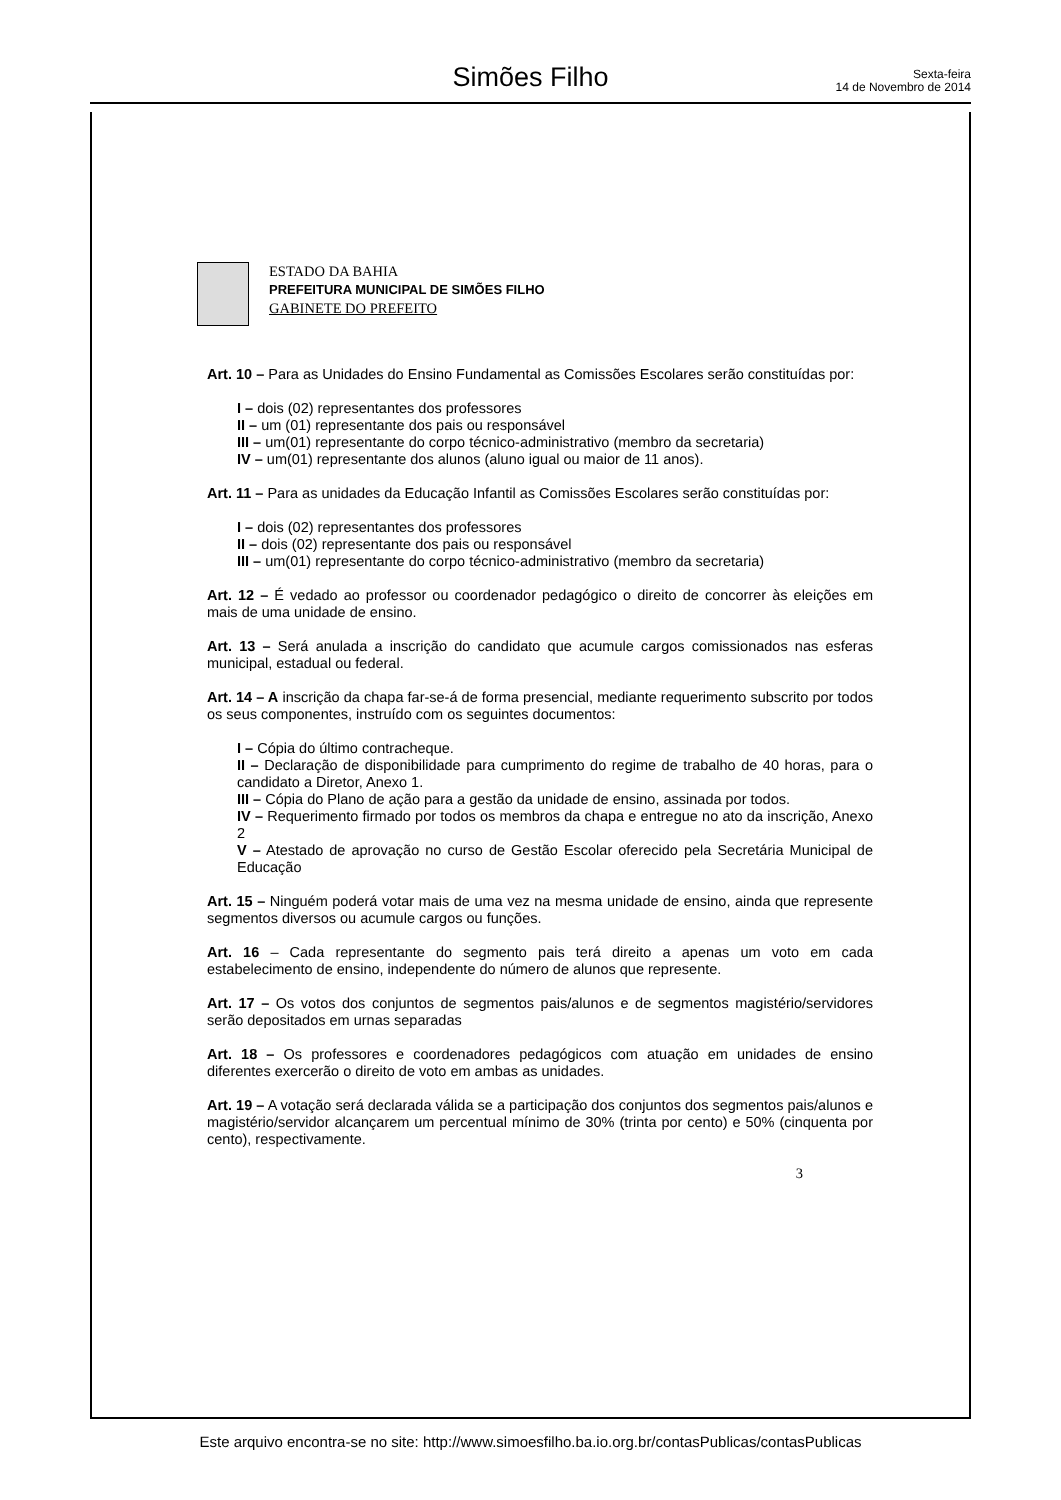Simões Filho
Sexta-feira
14 de Novembro de 2014
ESTADO DA BAHIA
PREFEITURA MUNICIPAL DE SIMÕES FILHO
GABINETE DO PREFEITO
Art. 10 – Para as Unidades do Ensino Fundamental as Comissões Escolares serão constituídas por:
I – dois (02) representantes dos professores
II – um (01) representante dos pais ou responsável
III – um(01) representante do corpo técnico-administrativo (membro da secretaria)
IV – um(01) representante dos alunos (aluno igual ou maior de 11 anos).
Art. 11 – Para as unidades da Educação Infantil as Comissões Escolares serão constituídas por:
I – dois (02) representantes dos professores
II – dois (02) representante dos pais ou responsável
III – um(01) representante do corpo técnico-administrativo (membro da secretaria)
Art. 12 – É vedado ao professor ou coordenador pedagógico o direito de concorrer às eleições em mais de uma unidade de ensino.
Art. 13 – Será anulada a inscrição do candidato que acumule cargos comissionados nas esferas municipal, estadual ou federal.
Art. 14 – A inscrição da chapa far-se-á de forma presencial, mediante requerimento subscrito por todos os seus componentes, instruído com os seguintes documentos:
I – Cópia do último contracheque.
II – Declaração de disponibilidade para cumprimento do regime de trabalho de 40 horas, para o candidato a Diretor, Anexo 1.
III – Cópia do Plano de ação para a gestão da unidade de ensino, assinada por todos.
IV – Requerimento firmado por todos os membros da chapa e entregue no ato da inscrição, Anexo 2
V – Atestado de aprovação no curso de Gestão Escolar oferecido pela Secretária Municipal de Educação
Art. 15 – Ninguém poderá votar mais de uma vez na mesma unidade de ensino, ainda que represente segmentos diversos ou acumule cargos ou funções.
Art. 16 – Cada representante do segmento pais terá direito a apenas um voto em cada estabelecimento de ensino, independente do número de alunos que represente.
Art. 17 – Os votos dos conjuntos de segmentos pais/alunos e de segmentos magistério/servidores serão depositados em urnas separadas
Art. 18 – Os professores e coordenadores pedagógicos com atuação em unidades de ensino diferentes exercerão o direito de voto em ambas as unidades.
Art. 19 – A votação será declarada válida se a participação dos conjuntos dos segmentos pais/alunos e magistério/servidor alcançarem um percentual mínimo de 30% (trinta por cento) e 50% (cinquenta por cento), respectivamente.
3
Este arquivo encontra-se no site: http://www.simoesfilho.ba.io.org.br/contasPublicas/contasPublicas